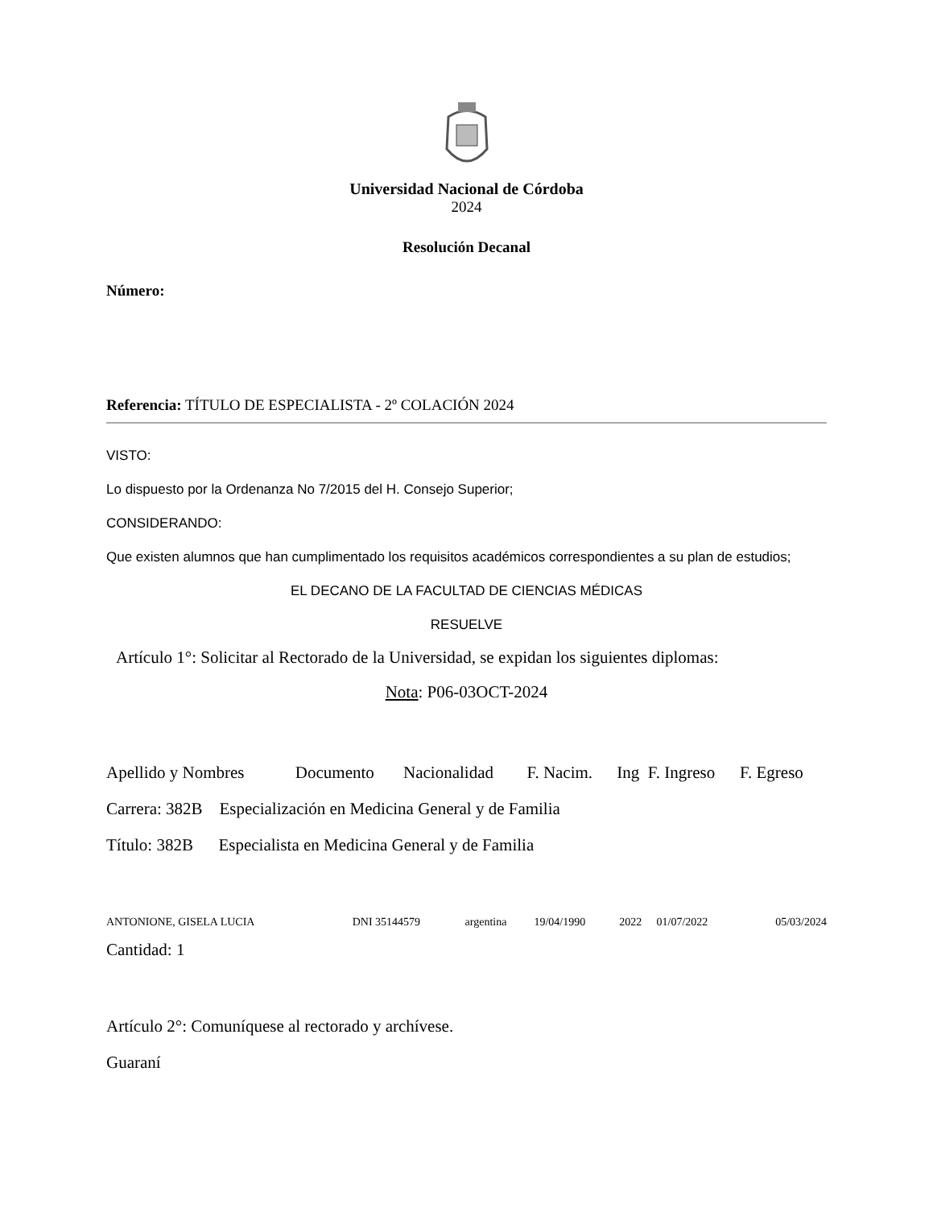Universidad Nacional de Córdoba
2024
Resolución Decanal
Número:
Referencia: TÍTULO DE ESPECIALISTA - 2º COLACIÓN 2024
VISTO:
Lo dispuesto por la Ordenanza No 7/2015 del H. Consejo Superior;
CONSIDERANDO:
Que existen alumnos que han cumplimentado los requisitos académicos correspondientes a su plan de estudios;
EL DECANO DE LA FACULTAD DE CIENCIAS MÉDICAS
RESUELVE
Artículo 1°: Solicitar al Rectorado de la Universidad, se expidan los siguientes diplomas:
Nota: P06-03OCT-2024
| Apellido y Nombres | Documento | Nacionalidad | F. Nacim. | Ing | F. Ingreso | F. Egreso |
| --- | --- | --- | --- | --- | --- | --- |
Carrera: 382B Especialización en Medicina General y de Familia
Título: 382B Especialista en Medicina General y de Familia
| ANTONIONE, GISELA LUCIA | DNI 35144579 | argentina | 19/04/1990 | 2022 | 01/07/2022 | 05/03/2024 |
Cantidad: 1
Artículo 2°: Comuníquese al rectorado y archívese.
Guaraní